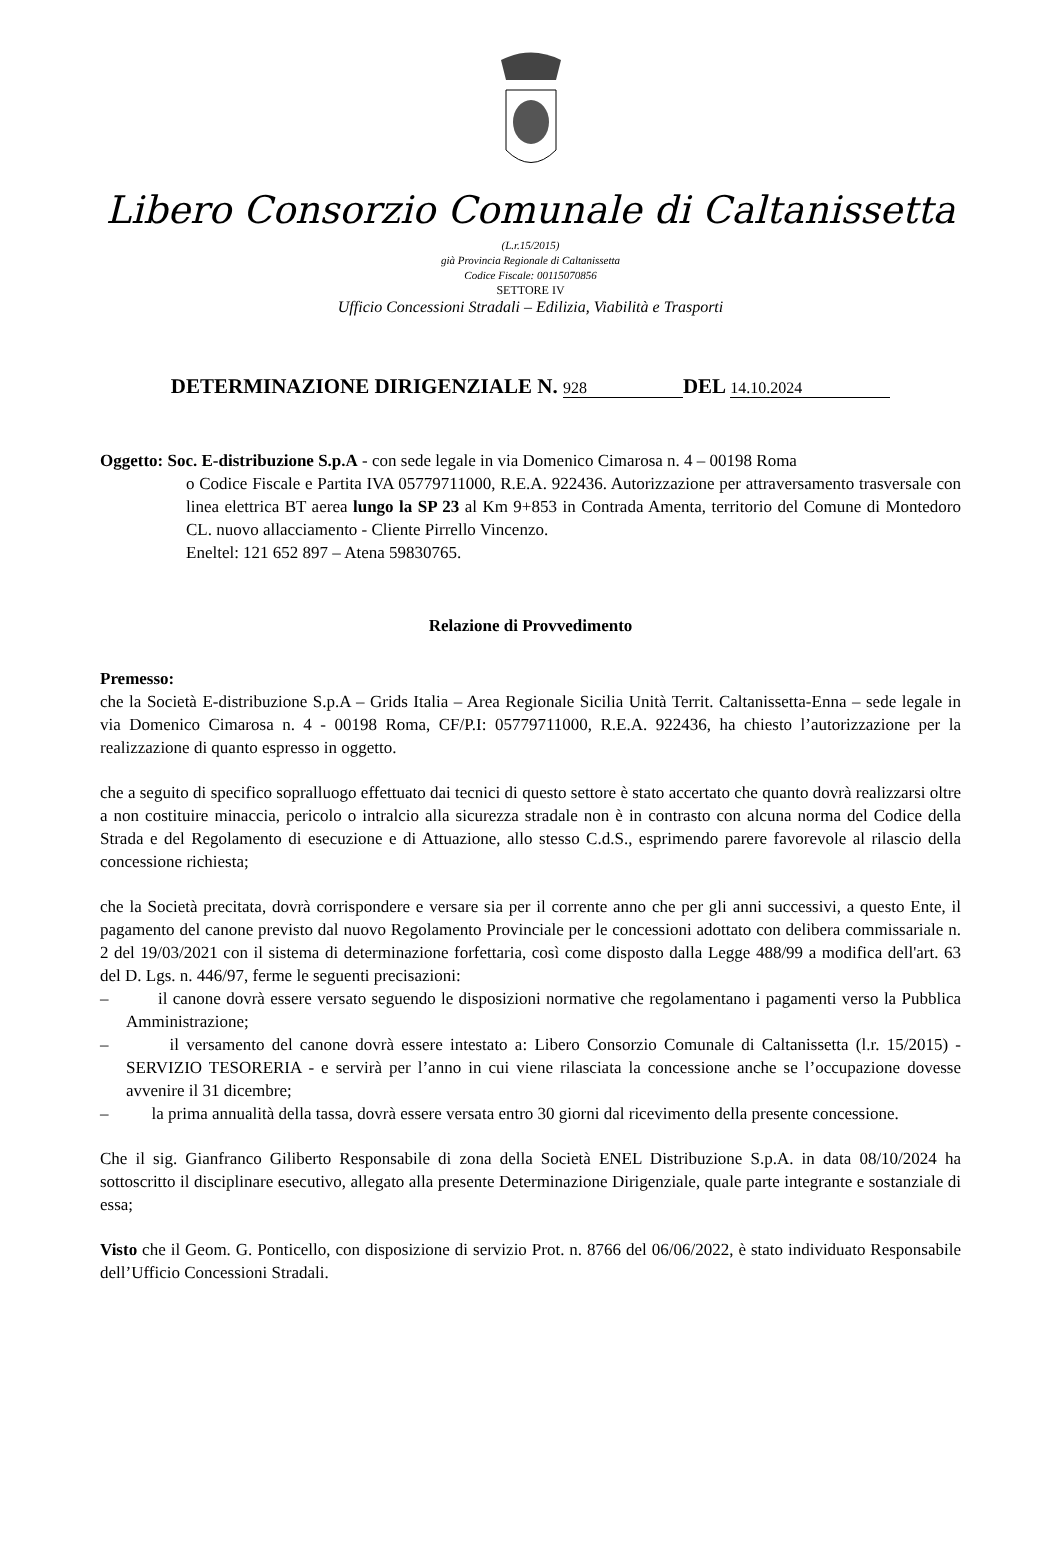Libero Consorzio Comunale di Caltanissetta
(L.r.15/2015)
già Provincia Regionale di Caltanissetta
Codice Fiscale: 00115070856
SETTORE IV
Ufficio Concessioni Stradali – Edilizia, Viabilità e Trasporti
DETERMINAZIONE DIRIGENZIALE N. 928 DEL 14.10.2024
Oggetto: Soc. E-distribuzione S.p.A - con sede legale in via Domenico Cimarosa n. 4 – 00198 Roma
o Codice Fiscale e Partita IVA 05779711000, R.E.A. 922436. Autorizzazione per attraversamento trasversale con linea elettrica BT aerea lungo la SP 23 al Km 9+853 in Contrada Amenta, territorio del Comune di Montedoro CL. nuovo allacciamento - Cliente Pirrello Vincenzo.
Eneltel: 121 652 897 – Atena 59830765.
Relazione di Provvedimento
Premesso:
che la Società E-distribuzione S.p.A – Grids Italia – Area Regionale Sicilia Unità Territ. Caltanissetta-Enna – sede legale in via Domenico Cimarosa n. 4 - 00198 Roma, CF/P.I: 05779711000, R.E.A. 922436, ha chiesto l’autorizzazione per la realizzazione di quanto espresso in oggetto.
che a seguito di specifico sopralluogo effettuato dai tecnici di questo settore è stato accertato che quanto dovrà realizzarsi oltre a non costituire minaccia, pericolo o intralcio alla sicurezza stradale non è in contrasto con alcuna norma del Codice della Strada e del Regolamento di esecuzione e di Attuazione, allo stesso C.d.S., esprimendo parere favorevole al rilascio della concessione richiesta;
che la Società precitata, dovrà corrispondere e versare sia per il corrente anno che per gli anni successivi, a questo Ente, il pagamento del canone previsto dal nuovo Regolamento Provinciale per le concessioni adottato con delibera commissariale n. 2 del 19/03/2021 con il sistema di determinazione forfettaria, così come disposto dalla Legge 488/99 a modifica dell'art. 63 del D. Lgs. n. 446/97, ferme le seguenti precisazioni:
– il canone dovrà essere versato seguendo le disposizioni normative che regolamentano i pagamenti verso la Pubblica Amministrazione;
– il versamento del canone dovrà essere intestato a: Libero Consorzio Comunale di Caltanissetta (l.r. 15/2015) - SERVIZIO TESORERIA - e servirà per l’anno in cui viene rilasciata la concessione anche se l’occupazione dovesse avvenire il 31 dicembre;
– la prima annualità della tassa, dovrà essere versata entro 30 giorni dal ricevimento della presente concessione.
Che il sig. Gianfranco Giliberto Responsabile di zona della Società ENEL Distribuzione S.p.A. in data 08/10/2024 ha sottoscritto il disciplinare esecutivo, allegato alla presente Determinazione Dirigenziale, quale parte integrante e sostanziale di essa;
Visto che il Geom. G. Ponticello, con disposizione di servizio Prot. n. 8766 del 06/06/2022, è stato individuato Responsabile dell’Ufficio Concessioni Stradali.